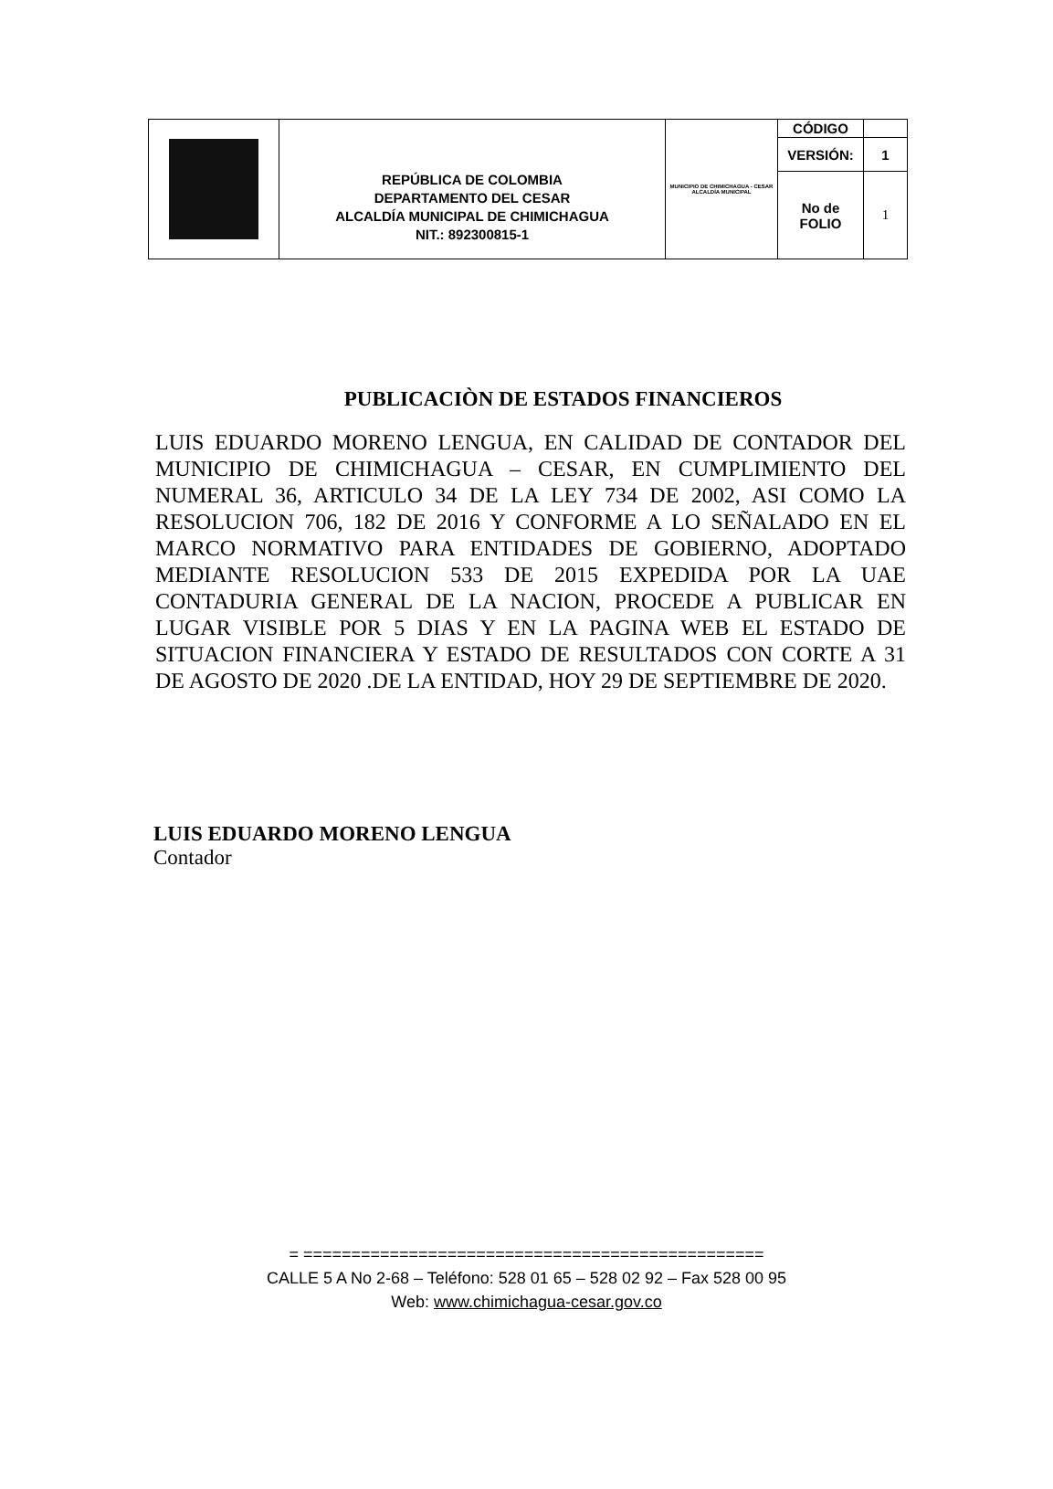| | REPÚBLICA DE COLOMBIA DEPARTAMENTO DEL CESAR ALCALDÍA MUNICIPAL DE CHIMICHAGUA NIT.: 892300815-1 | MUNICIPIO DE CHIMICHAGUA - CESAR ALCALDÍA MUNICIPAL | CÓDIGO | |
| | | | VERSIÓN: | 1 |
| | | | No de FOLIO | 1 |
PUBLICACIÒN DE ESTADOS FINANCIEROS
LUIS EDUARDO MORENO LENGUA, EN CALIDAD DE CONTADOR DEL MUNICIPIO DE CHIMICHAGUA – CESAR, EN CUMPLIMIENTO DEL NUMERAL 36, ARTICULO 34 DE LA LEY 734 DE 2002, ASI COMO LA RESOLUCION 706, 182 DE 2016 Y CONFORME A LO SEÑALADO EN EL MARCO NORMATIVO PARA ENTIDADES DE GOBIERNO, ADOPTADO MEDIANTE RESOLUCION 533 DE 2015 EXPEDIDA POR LA UAE CONTADURIA GENERAL DE LA NACION, PROCEDE A PUBLICAR EN LUGAR VISIBLE POR 5 DIAS Y EN LA PAGINA WEB EL ESTADO DE SITUACION FINANCIERA Y ESTADO DE RESULTADOS CON CORTE A 31 DE AGOSTO DE 2020 .DE LA ENTIDAD, HOY 29 DE SEPTIEMBRE DE 2020.
LUIS EDUARDO MORENO LENGUA
Contador
= ================================================
CALLE 5 A No 2-68 – Teléfono: 528 01 65 – 528 02 92 – Fax 528 00 95
Web: www.chimichagua-cesar.gov.co